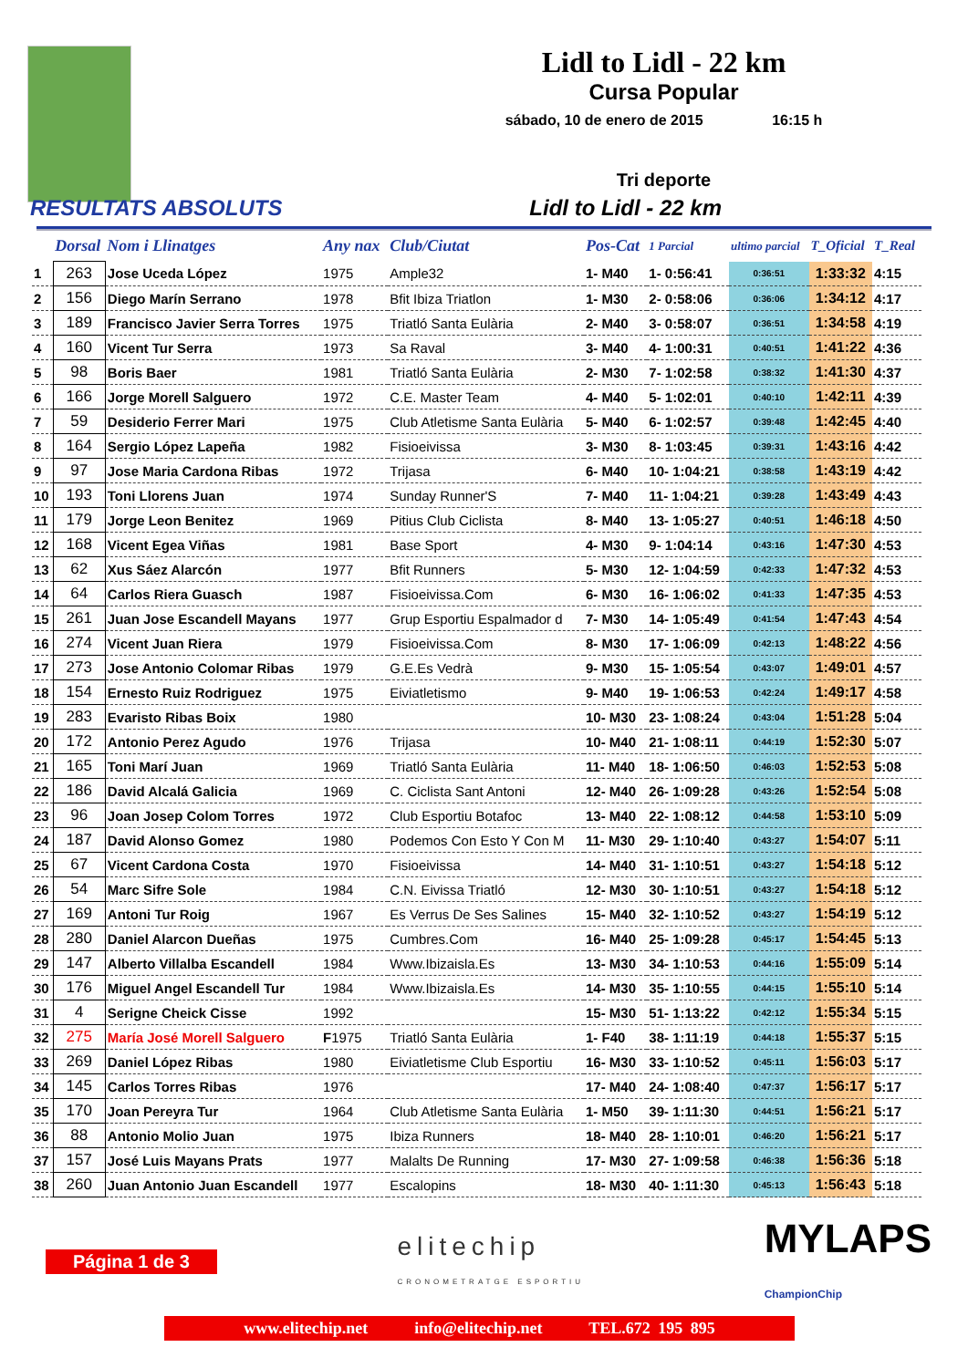Lidl to Lidl - 22 km
Cursa Popular
sábado, 10 de enero de 2015 16:15 h
Tri deporte
RESULTATS ABSOLUTS Lidl to Lidl - 22 km
| | Dorsal | Nom i Llinatges | Any nax | Club/Ciutat | Pos-Cat | 1 Parcial | ultimo parcial | T_Oficial | T_Real |
| --- | --- | --- | --- | --- | --- | --- | --- | --- | --- |
| 1 | 263 | Jose Uceda López | 1975 | Ample32 | 1- M40 | 1- 0:56:41 | 0:36:51 | 1:33:32 | 4:15 |
| 2 | 156 | Diego Marín Serrano | 1978 | Bfit Ibiza Triatlon | 1- M30 | 2- 0:58:06 | 0:36:06 | 1:34:12 | 4:17 |
| 3 | 189 | Francisco Javier Serra Torres | 1975 | Triatló Santa Eulària | 2- M40 | 3- 0:58:07 | 0:36:51 | 1:34:58 | 4:19 |
| 4 | 160 | Vicent Tur Serra | 1973 | Sa Raval | 3- M40 | 4- 1:00:31 | 0:40:51 | 1:41:22 | 4:36 |
| 5 | 98 | Boris Baer | 1981 | Triatló Santa Eulària | 2- M30 | 7- 1:02:58 | 0:38:32 | 1:41:30 | 4:37 |
| 6 | 166 | Jorge Morell Salguero | 1972 | C.E. Master Team | 4- M40 | 5- 1:02:01 | 0:40:10 | 1:42:11 | 4:39 |
| 7 | 59 | Desiderio Ferrer Mari | 1975 | Club Atletisme Santa Eulària | 5- M40 | 6- 1:02:57 | 0:39:48 | 1:42:45 | 4:40 |
| 8 | 164 | Sergio López Lapeña | 1982 | Fisioeivissa | 3- M30 | 8- 1:03:45 | 0:39:31 | 1:43:16 | 4:42 |
| 9 | 97 | Jose Maria Cardona Ribas | 1972 | Trijasa | 6- M40 | 10- 1:04:21 | 0:38:58 | 1:43:19 | 4:42 |
| 10 | 193 | Toni Llorens Juan | 1974 | Sunday Runner'S | 7- M40 | 11- 1:04:21 | 0:39:28 | 1:43:49 | 4:43 |
| 11 | 179 | Jorge Leon Benitez | 1969 | Pitius Club Ciclista | 8- M40 | 13- 1:05:27 | 0:40:51 | 1:46:18 | 4:50 |
| 12 | 168 | Vicent Egea Viñas | 1981 | Base Sport | 4- M30 | 9- 1:04:14 | 0:43:16 | 1:47:30 | 4:53 |
| 13 | 62 | Xus Sáez Alarcón | 1977 | Bfit Runners | 5- M30 | 12- 1:04:59 | 0:42:33 | 1:47:32 | 4:53 |
| 14 | 64 | Carlos Riera Guasch | 1987 | Fisioeivissa.Com | 6- M30 | 16- 1:06:02 | 0:41:33 | 1:47:35 | 4:53 |
| 15 | 261 | Juan Jose Escandell Mayans | 1977 | Grup Esportiu Espalmador d | 7- M30 | 14- 1:05:49 | 0:41:54 | 1:47:43 | 4:54 |
| 16 | 274 | Vicent Juan Riera | 1979 | Fisioeivissa.Com | 8- M30 | 17- 1:06:09 | 0:42:13 | 1:48:22 | 4:56 |
| 17 | 273 | Jose Antonio Colomar Ribas | 1979 | G.E.Es Vedrà | 9- M30 | 15- 1:05:54 | 0:43:07 | 1:49:01 | 4:57 |
| 18 | 154 | Ernesto Ruiz Rodriguez | 1975 | Eiviatletismo | 9- M40 | 19- 1:06:53 | 0:42:24 | 1:49:17 | 4:58 |
| 19 | 283 | Evaristo Ribas Boix | 1980 | | 10- M30 | 23- 1:08:24 | 0:43:04 | 1:51:28 | 5:04 |
| 20 | 172 | Antonio Perez Agudo | 1976 | Trijasa | 10- M40 | 21- 1:08:11 | 0:44:19 | 1:52:30 | 5:07 |
| 21 | 165 | Toni Marí Juan | 1969 | Triatló Santa Eulària | 11- M40 | 18- 1:06:50 | 0:46:03 | 1:52:53 | 5:08 |
| 22 | 186 | David Alcalá Galicia | 1969 | C. Ciclista Sant Antoni | 12- M40 | 26- 1:09:28 | 0:43:26 | 1:52:54 | 5:08 |
| 23 | 96 | Joan Josep Colom Torres | 1972 | Club Esportiu Botafoc | 13- M40 | 22- 1:08:12 | 0:44:58 | 1:53:10 | 5:09 |
| 24 | 187 | David Alonso Gomez | 1980 | Podemos Con Esto Y Con M | 11- M30 | 29- 1:10:40 | 0:43:27 | 1:54:07 | 5:11 |
| 25 | 67 | Vicent Cardona Costa | 1970 | Fisioeivissa | 14- M40 | 31- 1:10:51 | 0:43:27 | 1:54:18 | 5:12 |
| 26 | 54 | Marc Sifre Sole | 1984 | C.N. Eivissa Triatló | 12- M30 | 30- 1:10:51 | 0:43:27 | 1:54:18 | 5:12 |
| 27 | 169 | Antoni Tur Roig | 1967 | Es Verrus De Ses Salines | 15- M40 | 32- 1:10:52 | 0:43:27 | 1:54:19 | 5:12 |
| 28 | 280 | Daniel Alarcon Dueñas | 1975 | Cumbres.Com | 16- M40 | 25- 1:09:28 | 0:45:17 | 1:54:45 | 5:13 |
| 29 | 147 | Alberto Villalba Escandell | 1984 | Www.Ibizaisla.Es | 13- M30 | 34- 1:10:53 | 0:44:16 | 1:55:09 | 5:14 |
| 30 | 176 | Miguel Angel Escandell Tur | 1984 | Www.Ibizaisla.Es | 14- M30 | 35- 1:10:55 | 0:44:15 | 1:55:10 | 5:14 |
| 31 | 4 | Serigne Cheick Cisse | 1992 | | 15- M30 | 51- 1:13:22 | 0:42:12 | 1:55:34 | 5:15 |
| 32 | 275 | María José Morell Salguero | F 1975 | Triatló Santa Eulària | 1- F40 | 38- 1:11:19 | 0:44:18 | 1:55:37 | 5:15 |
| 33 | 269 | Daniel López Ribas | 1980 | Eiviatletisme Club Esportiu | 16- M30 | 33- 1:10:52 | 0:45:11 | 1:56:03 | 5:17 |
| 34 | 145 | Carlos Torres Ribas | 1976 | | 17- M40 | 24- 1:08:40 | 0:47:37 | 1:56:17 | 5:17 |
| 35 | 170 | Joan Pereyra Tur | 1964 | Club Atletisme Santa Eulària | 1- M50 | 39- 1:11:30 | 0:44:51 | 1:56:21 | 5:17 |
| 36 | 88 | Antonio Molio Juan | 1975 | Ibiza Runners | 18- M40 | 28- 1:10:01 | 0:46:20 | 1:56:21 | 5:17 |
| 37 | 157 | José Luis Mayans Prats | 1977 | Malalts De Running | 17- M30 | 27- 1:09:58 | 0:46:38 | 1:56:36 | 5:18 |
| 38 | 260 | Juan Antonio Juan Escandell | 1977 | Escalopins | 18- M30 | 40- 1:11:30 | 0:45:13 | 1:56:43 | 5:18 |
Página 1 de 3 elitechip
CRONOMETRATGE ESPORTIU MYLAPS
ChampionChip
www.elitechip.net info@elitechip.net TEL.672 195 895